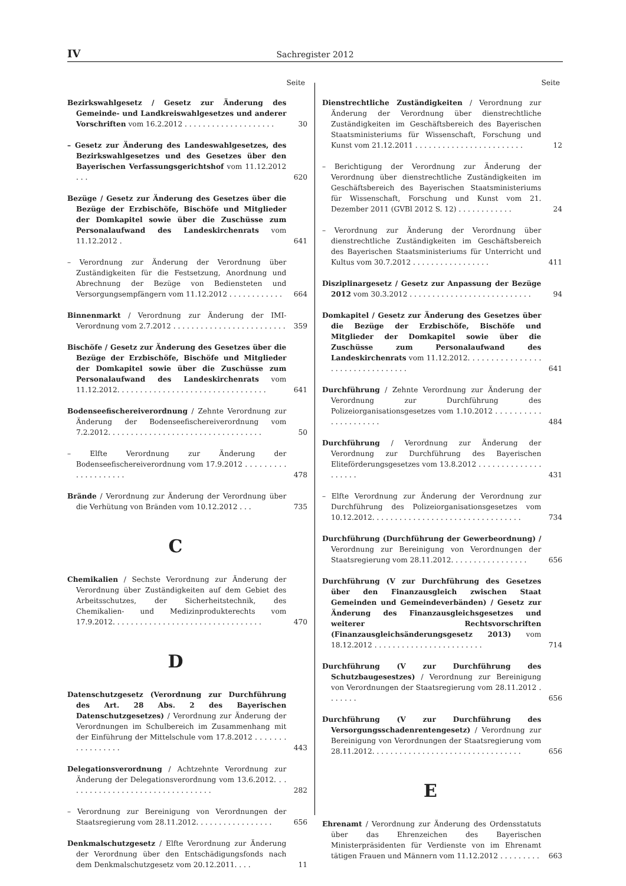IV Sachregister 2012
Seite
Bezirkswahlgesetz / Gesetz zur Änderung des Gemeinde- und Landkreiswahlgesetzes und anderer Vorschriften vom 16.2.2012 . . . . . . . . . . . . . . . . . . . .
30
– Gesetz zur Änderung des Landeswahlgesetzes, des Bezirkswahlgesetzes und des Gesetzes über den Bayerischen Verfassungsgerichtshof vom 11.12.2012 . . .
620
Bezüge / Gesetz zur Änderung des Gesetzes über die Bezüge der Erzbischöfe, Bischöfe und Mitglieder der Domkapitel sowie über die Zuschüsse zum Personalaufwand des Landeskirchenrats vom 11.12.2012 .
641
– Verordnung zur Änderung der Verordnung über Zuständigkeiten für die Festsetzung, Anordnung und Abrechnung der Bezüge von Bediensteten und Versorgungsempfängern vom 11.12.2012 . . . . . . . . . . . .
664
Binnenmarkt / Verordnung zur Änderung der IMI-Verordnung vom 2.7.2012 . . . . . . . . . . . . . . . . . . . . . . . . .
359
Bischöfe / Gesetz zur Änderung des Gesetzes über die Bezüge der Erzbischöfe, Bischöfe und Mitglieder der Domkapitel sowie über die Zuschüsse zum Personalaufwand des Landeskirchenrats vom 11.12.2012. . . . . . . . . . . . . . . . . . . . . . . . . . . . . . . . .
641
Bodenseefischereiverordnung / Zehnte Verordnung zur Änderung der Bodenseefischereiverordnung vom 7.2.2012. . . . . . . . . . . . . . . . . . . . . . . . . . . . . . . . . .
50
– Elfte Verordnung zur Änderung der Bodenseefischereiverordnung vom 17.9.2012 . . . . . . . . . . . . . . . . . . . .
478
Brände / Verordnung zur Änderung der Verordnung über die Verhütung von Bränden vom 10.12.2012 . . .
735
C
Chemikalien / Sechste Verordnung zur Änderung der Verordnung über Zuständigkeiten auf dem Gebiet des Arbeitsschutzes, der Sicherheitstechnik, des Chemikalien- und Medizinprodukterechts vom 17.9.2012. . . . . . . . . . . . . . . . . . . . . . . . . . . . . . . . .
470
D
Datenschutzgesetz (Verordnung zur Durchführung des Art. 28 Abs. 2 des Bayerischen Datenschutzgesetzes) / Verordnung zur Änderung der Verordnungen im Schulbereich im Zusammenhang mit der Einführung der Mittelschule vom 17.8.2012 . . . . . . . . . . . . . . . . .
443
Delegationsverordnung / Achtzehnte Verordnung zur Änderung der Delegationsverordnung vom 13.6.2012. . . . . . . . . . . . . . . . . . . . . . . . . . . . . . . . .
282
– Verordnung zur Bereinigung von Verordnungen der Staatsregierung vom 28.11.2012. . . . . . . . . . . . . . . . .
656
Denkmalschutzgesetz / Elfte Verordnung zur Änderung der Verordnung über den Entschädigungsfonds nach dem Denkmalschutzgesetz vom 20.12.2011. . . .
11
Seite
Dienstrechtliche Zuständigkeiten / Verordnung zur Änderung der Verordnung über dienstrechtliche Zuständigkeiten im Geschäftsbereich des Bayerischen Staatsministeriums für Wissenschaft, Forschung und Kunst vom 21.12.2011 . . . . . . . . . . . . . . . . . . . . . . . .
12
– Berichtigung der Verordnung zur Änderung der Verordnung über dienstrechtliche Zuständigkeiten im Geschäftsbereich des Bayerischen Staatsministeriums für Wissenschaft, Forschung und Kunst vom 21. Dezember 2011 (GVBl 2012 S. 12) . . . . . . . . . . . .
24
– Verordnung zur Änderung der Verordnung über dienstrechtliche Zuständigkeiten im Geschäftsbereich des Bayerischen Staatsministeriums für Unterricht und Kultus vom 30.7.2012 . . . . . . . . . . . . . . . . .
411
Disziplinargesetz / Gesetz zur Anpassung der Bezüge 2012 vom 30.3.2012 . . . . . . . . . . . . . . . . . . . . . . . . . . .
94
Domkapitel / Gesetz zur Änderung des Gesetzes über die Bezüge der Erzbischöfe, Bischöfe und Mitglieder der Domkapitel sowie über die Zuschüsse zum Personalaufwand des Landeskirchenrats vom 11.12.2012. . . . . . . . . . . . . . . . . . . . . . . . . . . . . . . . .
641
Durchführung / Zehnte Verordnung zur Änderung der Verordnung zur Durchführung des Polizeiorganisationsgesetzes vom 1.10.2012 . . . . . . . . . . . . . . . . . . . . .
484
Durchführung / Verordnung zur Änderung der Verordnung zur Durchführung des Bayerischen Eliteförderungsgesetzes vom 13.8.2012 . . . . . . . . . . . . . . . . . . . .
431
– Elfte Verordnung zur Änderung der Verordnung zur Durchführung des Polizeiorganisationsgesetzes vom 10.12.2012. . . . . . . . . . . . . . . . . . . . . . . . . . . . . . . . .
734
Durchführung (Durchführung der Gewerbeordnung) / Verordnung zur Bereinigung von Verordnungen der Staatsregierung vom 28.11.2012. . . . . . . . . . . . . . . . .
656
Durchführung (V zur Durchführung des Gesetzes über den Finanzausgleich zwischen Staat Gemeinden und Gemeindeverbänden) / Gesetz zur Änderung des Finanzausgleichsgesetzes und weiterer Rechtsvorschriften (Finanzausgleichsänderungsgesetz 2013) vom 18.12.2012 . . . . . . . . . . . . . . . . . . . . . . . .
714
Durchführung (V zur Durchführung des Schutzbaugesestzes) / Verordnung zur Bereinigung von Verordnungen der Staatsregierung vom 28.11.2012 . . . . . . .
656
Durchführung (V zur Durchführung des Versorgungsschadenrentengesetz) / Verordnung zur Bereinigung von Verordnungen der Staatsregierung vom 28.11.2012. . . . . . . . . . . . . . . . . . . . . . . . . . . . . . . . .
656
E
Ehrenamt / Verordnung zur Änderung des Ordensstatuts über das Ehrenzeichen des Bayerischen Ministerpräsidenten für Verdienste von im Ehrenamt tätigen Frauen und Männern vom 11.12.2012 . . . . . . . . .
663